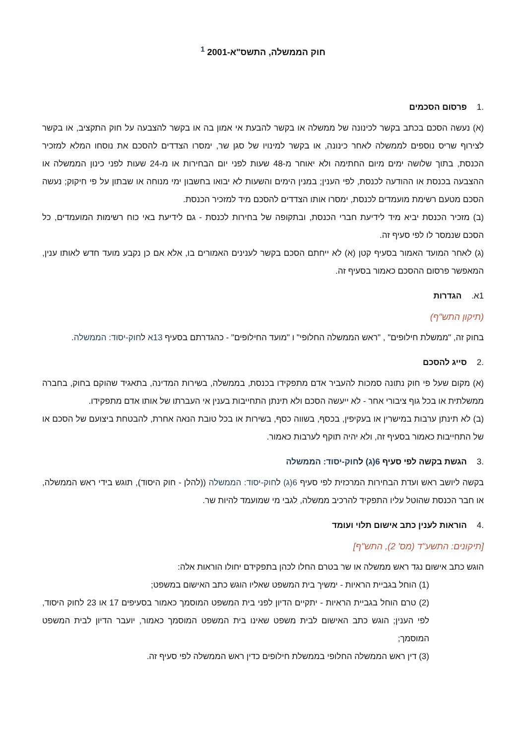חוק הממשלה, התשס"א-2001 <sup>1</sup>
.1פרסום הסכמים
(א) נעשה הסכם בכתב בקשר לכינונה של ממשלה או בקשר להבעת אי אמון בה או בקשר להצבעה על חוק התקציב, או בקשר לצירוף שריס נוספים לממשלה לאחר כינונה, או בקשר למינויו של סגן שר, ימסרו הצדדים להסכם את נוסחו המלא למזכיר הכנסת, בתוך שלושה ימים מיום החתימה ולא יאוחר מ-48 שעות לפני יום הבחירות או מ-24 שעות לפני כינון הממשלה או ההצבעה בכנסת או ההודעה לכנסת, לפי הענין; במנין הימים והשעות לא יבואו בחשבון ימי מנוחה או שבתון על פי חיקוק; נעשה הסכם מטעם רשימת מועמדים לכנסת, ימסרו אותו הצדדים להסכם מיד למזכיר הכנסת.
(ב) מזכיר הכנסת יביא מיד לידיעת חברי הכנסת, ובתקופה של בחירות לכנסת - גם לידיעת באי כוח רשימות המועמדים, כל הסכם שנמסר לו לפי סעיף זה.
(ג) לאחר המועד האמור בסעיף קטן (א) לא ייחתם הסכם בקשר לענינים האמורים בו, אלא אם כן נקבע מועד חדש לאותו ענין, המאפשר פרסום ההסכם כאמור בסעיף זה.
1א. הגדרות
(תיקון התש"ף)
בחוק זה, "ממשלת חילופים" , "ראש הממשלה החלופי" ו "מועד החילופים" - כהגדרתם בסעיף 13א לחוק-יסוד: הממשלה.
.2סייג להסכם
(א) מקום שעל פי חוק נתונה סמכות להעביר אדם מתפקידו בכנסת, בממשלה, בשירות המדינה, בתאגיד שהוקם בחוק, בחברה ממשלתית או בכל גוף ציבורי אחר - לא ייעשה הסכם ולא תינתן התחייבות בענין אי העברתו של אותו אדם מתפקידו.
(ב) לא תינתן ערבות במישרין או בעקיפין, בכסף, בשווה כסף, בשירות או בכל טובת הנאה אחרת, להבטחת ביצועם של הסכם או של התחייבות כאמור בסעיף זה, ולא יהיה תוקף לערבות כאמור.
.3הגשת בקשה לפי סעיף 6(ג) לחוק-יסוד: הממשלה
בקשה ליושב ראש ועדת הבחירות המרכזית לפי סעיף 6(ג) לחוק-יסוד: הממשלה ((להלן - חוק היסוד), תוגש בידי ראש הממשלה, או חבר הכנסת שהוטל עליו התפקיד להרכיב ממשלה, לגבי מי שמועמד להיות שר.
.4הוראות לענין כתב אישום תלוי ועומד
[תיקונים: התשע"ד (מס' 2), התש"ף]
הוגש כתב אישום נגד ראש ממשלה או שר בטרם החלו לכהן בתפקידם יחולו הוראות אלה:
(1) הוחל בגביית הראיות - ימשיך בית המשפט שאליו הוגש כתב האישום במשפט;
(2) טרם הוחל בגביית הראיות - יתקיים הדיון לפני בית המשפט המוסמך כאמור בסעיפים 17 או 23 לחוק היסוד, לפי הענין; הוגש כתב האישום לבית משפט שאינו בית המשפט המוסמך כאמור, יועבר הדיון לבית המשפט המוסמך;
(3) דין ראש הממשלה החלופי בממשלת חילופים כדין ראש הממשלה לפי סעיף זה.